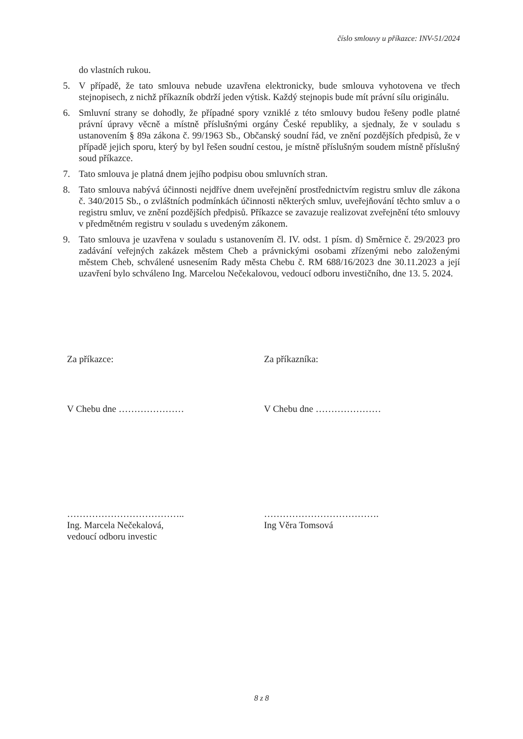číslo smlouvy u příkazce: INV-51/2024
do vlastních rukou.
5. V případě, že tato smlouva nebude uzavřena elektronicky, bude smlouva vyhotovena ve třech stejnopisech, z nichž příkazník obdrží jeden výtisk. Každý stejnopis bude mít právní sílu originálu.
6. Smluvní strany se dohodly, že případné spory vzniklé z této smlouvy budou řešeny podle platné právní úpravy věcně a místně příslušnými orgány České republiky, a sjednaly, že v souladu s ustanovením § 89a zákona č. 99/1963 Sb., Občanský soudní řád, ve znění pozdějších předpisů, že v případě jejich sporu, který by byl řešen soudní cestou, je místně příslušným soudem místně příslušný soud příkazce.
7. Tato smlouva je platná dnem jejího podpisu obou smluvních stran.
8. Tato smlouva nabývá účinnosti nejdříve dnem uveřejnění prostřednictvím registru smluv dle zákona č. 340/2015 Sb., o zvláštních podmínkách účinnosti některých smluv, uveřejňování těchto smluv a o registru smluv, ve znění pozdějších předpisů. Příkazce se zavazuje realizovat zveřejnění této smlouvy v předmětném registru v souladu s uvedeným zákonem.
9. Tato smlouva je uzavřena v souladu s ustanovením čl. IV. odst. 1 písm. d) Směrnice č. 29/2023 pro zadávání veřejných zakázek městem Cheb a právnickými osobami zřízenými nebo založenými městem Cheb, schválené usnesením Rady města Chebu č. RM 688/16/2023 dne 30.11.2023 a její uzavření bylo schváleno Ing. Marcelou Nečekalovou, vedoucí odboru investičního, dne 13. 5. 2024.
Za příkazce:
V Chebu dne …………………
………………………………..
Ing. Marcela Nečekalová,
vedoucí odboru investic
Za příkazníka:
V Chebu dne …………………
……………………………….
Ing Věra Tomsová
8 z 8